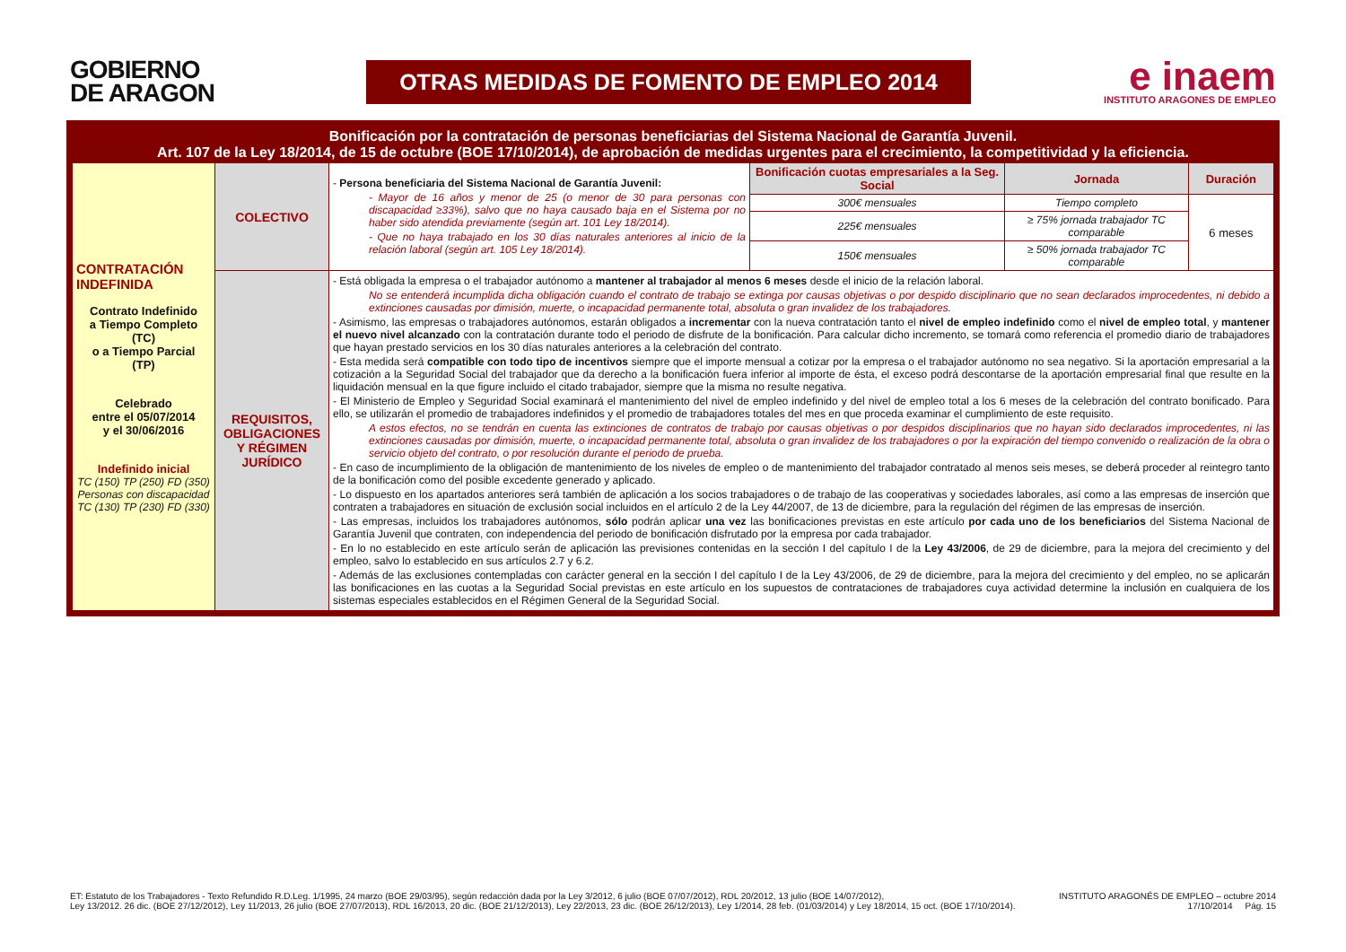GOBIERNO
DE ARAGON
OTRAS MEDIDAS DE FOMENTO DE EMPLEO 2014
e inaem
INSTITUTO ARAGONES DE EMPLEO
| Bonificación por la contratación de personas beneficiarias del Sistema Nacional de Garantía Juvenil. Art. 107 de la Ley 18/2014, de 15 de octubre (BOE 17/10/2014), de aprobación de medidas urgentes para el crecimiento, la competitividad y la eficiencia. | | | | | |
| CONTRATACIÓN INDEFINIDA Contrato Indefinido a Tiempo Completo (TC) o a Tiempo Parcial (TP) Celebrado entre el 05/07/2014 y el 30/06/2016 Indefinido inicial TC (150) TP (250) FD (350) Personas con discapacidad TC (130) TP (230) FD (330) | COLECTIVO | - Persona beneficiaria del Sistema Nacional de Garantía Juvenil: - Mayor de 16 años y menor de 25 (o menor de 30 para personas con discapacidad ≥33%), salvo que no haya causado baja en el Sistema por no haber sido atendida previamente (según art. 101 Ley 18/2014). - Que no haya trabajado en los 30 días naturales anteriores al inicio de la relación laboral (según art. 105 Ley 18/2014). | Bonificación cuotas empresariales a la Seg. Social | Jornada | Duración |
| | | | 300€ mensuales | Tiempo completo | 6 meses |
| | | | 225€ mensuales | ≥ 75% jornada trabajador TC comparable | |
| | | | 150€ mensuales | ≥ 50% jornada trabajador TC comparable | |
| | REQUISITOS, OBLIGACIONES Y RÉGIMEN JURÍDICO | - Está obligada la empresa o el trabajador autónomo a mantener al trabajador al menos 6 meses desde el inicio de la relación laboral. No se entenderá incumplida dicha obligación cuando el contrato de trabajo se extinga por causas objetivas o por despido disciplinario que no sean declarados improcedentes, ni debido a extinciones causadas por dimisión, muerte, o incapacidad permanente total, absoluta o gran invalidez de los trabajadores. - Asimismo, las empresas o trabajadores autónomos, estarán obligados a incrementar con la nueva contratación tanto el nivel de empleo indefinido como el nivel de empleo total , y mantener el nuevo nivel alcanzado con la contratación durante todo el periodo de disfrute de la bonificación. Para calcular dicho incremento, se tomará como referencia el promedio diario de trabajadores que hayan prestado servicios en los 30 días naturales anteriores a la celebración del contrato. - Esta medida será compatible con todo tipo de incentivos siempre que el importe mensual a cotizar por la empresa o el trabajador autónomo no sea negativo. Si la aportación empresarial a la cotización a la Seguridad Social del trabajador que da derecho a la bonificación fuera inferior al importe de ésta, el exceso podrá descontarse de la aportación empresarial final que resulte en la liquidación mensual en la que figure incluido el citado trabajador, siempre que la misma no resulte negativa. - El Ministerio de Empleo y Seguridad Social examinará el mantenimiento del nivel de empleo indefinido y del nivel de empleo total a los 6 meses de la celebración del contrato bonificado. Para ello, se utilizarán el promedio de trabajadores indefinidos y el promedio de trabajadores totales del mes en que proceda examinar el cumplimiento de este requisito. A estos efectos, no se tendrán en cuenta las extinciones de contratos de trabajo por causas objetivas o por despidos disciplinarios que no hayan sido declarados improcedentes, ni las extinciones causadas por dimisión, muerte, o incapacidad permanente total, absoluta o gran invalidez de los trabajadores o por la expiración del tiempo convenido o realización de la obra o servicio objeto del contrato, o por resolución durante el periodo de prueba. - En caso de incumplimiento de la obligación de mantenimiento de los niveles de empleo o de mantenimiento del trabajador contratado al menos seis meses, se deberá proceder al reintegro tanto de la bonificación como del posible excedente generado y aplicado. - Lo dispuesto en los apartados anteriores será también de aplicación a los socios trabajadores o de trabajo de las cooperativas y sociedades laborales, así como a las empresas de inserción que contraten a trabajadores en situación de exclusión social incluidos en el artículo 2 de la Ley 44/2007, de 13 de diciembre, para la regulación del régimen de las empresas de inserción. - Las empresas, incluidos los trabajadores autónomos, sólo podrán aplicar una vez las bonificaciones previstas en este artículo por cada uno de los beneficiarios del Sistema Nacional de Garantía Juvenil que contraten, con independencia del periodo de bonificación disfrutado por la empresa por cada trabajador. - En lo no establecido en este artículo serán de aplicación las previsiones contenidas en la sección I del capítulo I de la Ley 43/2006 , de 29 de diciembre, para la mejora del crecimiento y del empleo, salvo lo establecido en sus artículos 2.7 y 6.2. - Además de las exclusiones contempladas con carácter general en la sección I del capítulo I de la Ley 43/2006, de 29 de diciembre, para la mejora del crecimiento y del empleo, no se aplicarán las bonificaciones en las cuotas a la Seguridad Social previstas en este artículo en los supuestos de contrataciones de trabajadores cuya actividad determine la inclusión en cualquiera de los sistemas especiales establecidos en el Régimen General de la Seguridad Social. | | | |
ET: Estatuto de los Trabajadores - Texto Refundido R.D.Leg. 1/1995, 24 marzo (BOE 29/03/95), según redacción dada por la Ley 3/2012, 6 julio (BOE 07/07/2012), RDL 20/2012, 13 julio (BOE 14/07/2012),
Ley 13/2012. 26 dic. (BOE 27/12/2012), Ley 11/2013, 26 julio (BOE 27/07/2013), RDL 16/2013, 20 dic. (BOE 21/12/2013), Ley 22/2013, 23 dic. (BOE 26/12/2013), Ley 1/2014, 28 feb. (01/03/2014) y Ley 18/2014, 15 oct. (BOE 17/10/2014).
INSTITUTO ARAGONÉS DE EMPLEO – octubre 2014
17/10/2014 Pág. 15